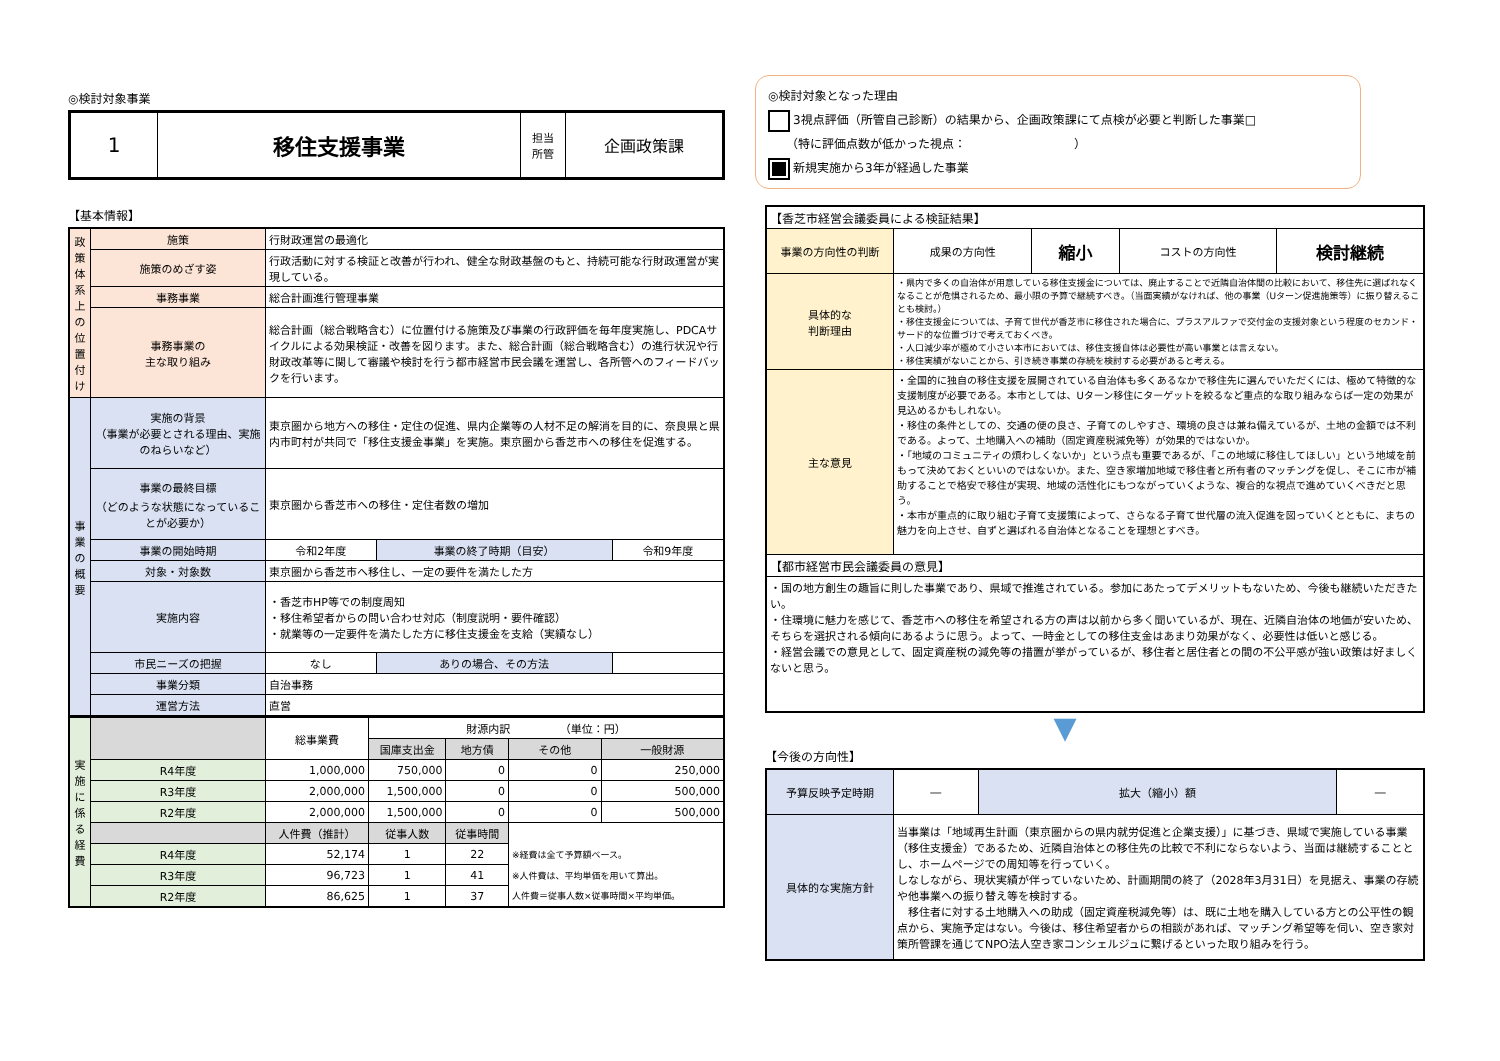◎検討対象事業
| 1 | 移住支援事業 | 担当 所管 | 企画政策課 |
【基本情報】
| 政策体系上の位置付け | 施策 | 行財政運営の最適化 | | |
| | 施策のめざす姿 | 行政活動に対する検証と改善が行われ、健全な財政基盤のもと、持続可能な行財政運営が実現している。 | | |
| | 事務事業 | 総合計画進行管理事業 | | |
| | 事務事業の 主な取り組み | 総合計画（総合戦略含む）に位置付ける施策及び事業の行政評価を毎年度実施し、PDCAサイクルによる効果検証・改善を図ります。また、総合計画（総合戦略含む）の進行状況や行財政改革等に関して審議や検討を行う都市経営市民会議を運営し、各所管へのフィードバックを行います。 | | |
| 事業の概要 | 実施の背景 （事業が必要とされる理由、実施のねらいなど） | 東京圏から地方への移住・定住の促進、県内企業等の人材不足の解消を目的に、奈良県と県内市町村が共同で「移住支援金事業」を実施。東京圏から香芝市への移住を促進する。 | | |
| | 事業の最終目標 （どのような状態になっていることが必要か） | 東京圏から香芝市への移住・定住者数の増加 | | |
| | 事業の開始時期 | 令和2年度 | 事業の終了時期（目安） | 令和9年度 |
| | 対象・対象数 | 東京圏から香芝市へ移住し、一定の要件を満たした方 | | |
| | 実施内容 | ・香芝市HP等での制度周知 ・移住希望者からの問い合わせ対応（制度説明・要件確認） ・就業等の一定要件を満たした方に移住支援金を支給（実績なし） | | |
| | 市民ニーズの把握 | なし | ありの場合、その方法 | |
| | 事業分類 | 自治事務 | | |
| | 運営方法 | 直営 | | |
| 実施に係る経費 | | 総事業費 | 財源内訳 （単位：円） | | | |
| | | | 国庫支出金 | 地方債 | その他 | 一般財源 |
| | R4年度 | 1,000,000 | 750,000 | 0 | 0 | 250,000 |
| | R3年度 | 2,000,000 | 1,500,000 | 0 | 0 | 500,000 |
| | R2年度 | 2,000,000 | 1,500,000 | 0 | 0 | 500,000 |
| | | 人件費（推計） | 従事人数 | 従事時間 | | |
| | R4年度 | 52,174 | 1 | 22 | ※経費は全て予算額ベース。 | |
| | R3年度 | 96,723 | 1 | 41 | ※人件費は、平均単価を用いて算出。 | |
| | R2年度 | 86,625 | 1 | 37 | 人件費＝従事人数×従事時間×平均単価。 | |
◎検討対象となった理由
3視点評価（所管自己診断）の結果から、企画政策課にて点検が必要と判断した事業□
　　（特に評価点数が低かった視点：　　　　　　　　　）
新規実施から3年が経過した事業
| 【香芝市経営会議委員による検証結果】 | | | | |
| 事業の方向性の判断 | 成果の方向性 | 縮小 | コストの方向性 | 検討継続 |
| 具体的な 判断理由 | ・県内で多くの自治体が用意している移住支援金については、廃止することで近隣自治体間の比較において、移住先に選ばれなくなることが危惧されるため、最小限の予算で継続すべき。（当面実績がなければ、他の事業（Uターン促進施策等）に振り替えることも検討。） ・移住支援金については、子育て世代が香芝市に移住された場合に、プラスアルファで交付金の支援対象という程度のセカンド・サード的な位置づけで考えておくべき。 ・人口減少率が極めて小さい本市においては、移住支援自体は必要性が高い事業とは言えない。 ・移住実績がないことから、引き続き事業の存続を検討する必要があると考える。 | | | |
| 主な意見 | ・全国的に独自の移住支援を展開されている自治体も多くあるなかで移住先に選んでいただくには、極めて特徴的な支援制度が必要である。本市としては、Uターン移住にターゲットを絞るなど重点的な取り組みならば一定の効果が見込めるかもしれない。 ・移住の条件としての、交通の便の良さ、子育てのしやすさ、環境の良さは兼ね備えているが、土地の金額では不利である。よって、土地購入への補助（固定資産税減免等）が効果的ではないか。 ・「地域のコミュニティの煩わしくないか」という点も重要であるが、「この地域に移住してほしい」という地域を前もって決めておくといいのではないか。また、空き家増加地域で移住者と所有者のマッチングを促し、そこに市が補助することで格安で移住が実現、地域の活性化にもつながっていくような、複合的な視点で進めていくべきだと思う。 ・本市が重点的に取り組む子育て支援策によって、さらなる子育て世代層の流入促進を図っていくとともに、まちの魅力を向上させ、自ずと選ばれる自治体となることを理想とすべき。 | | | |
| 【都市経営市民会議委員の意見】 | | | | |
| ・国の地方創生の趣旨に則した事業であり、県域で推進されている。参加にあたってデメリットもないため、今後も継続いただきたい。 ・住環境に魅力を感じて、香芝市への移住を希望される方の声は以前から多く聞いているが、現在、近隣自治体の地価が安いため、そちらを選択される傾向にあるように思う。よって、一時金としての移住支金はあまり効果がなく、必要性は低いと感じる。 ・経営会議での意見として、固定資産税の減免等の措置が挙がっているが、移住者と居住者との間の不公平感が強い政策は好ましくないと思う。 | | | | |
▼
【今後の方向性】
| 予算反映予定時期 | ― | 拡大（縮小）額 | ― |
| 具体的な実施方針 | 当事業は「地域再生計画（東京圏からの県内就労促進と企業支援）」に基づき、県域で実施している事業（移住支援金）であるため、近隣自治体との移住先の比較で不利にならないよう、当面は継続することとし、ホームページでの周知等を行っていく。 しなしながら、現状実績が伴っていないため、計画期間の終了（2028年3月31日）を見据え、事業の存続や他事業への振り替え等を検討する。 移住者に対する土地購入への助成（固定資産税減免等）は、既に土地を購入している方との公平性の観点から、実施予定はない。今後は、移住希望者からの相談があれば、マッチング希望等を伺い、空き家対策所管課を通じてNPO法人空き家コンシェルジュに繋げるといった取り組みを行う。 | | |